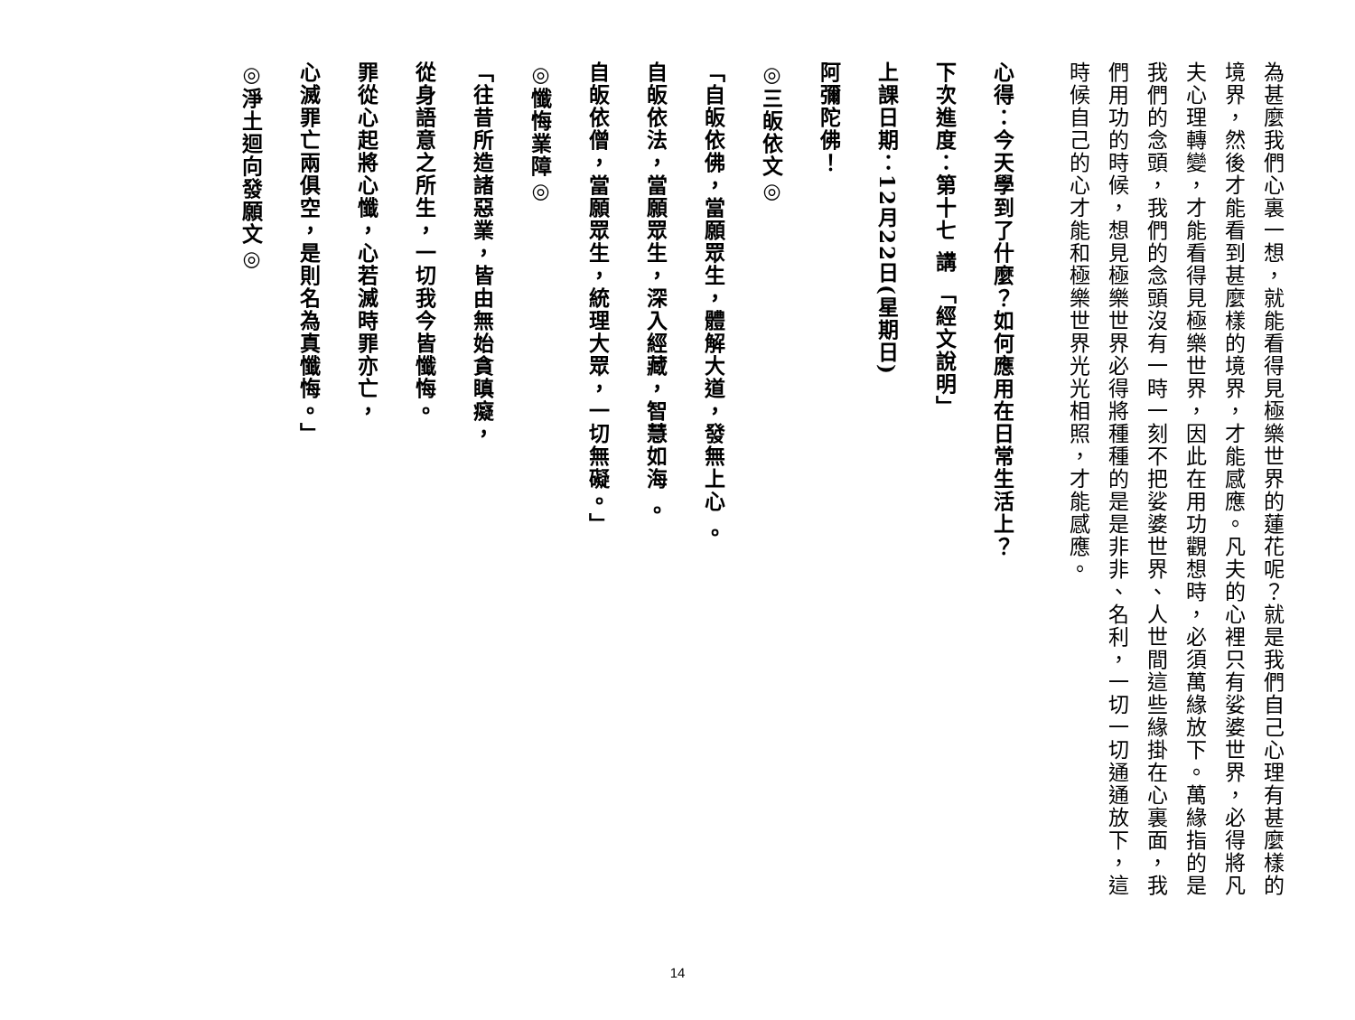為甚麼我們心裏一想，就能看得見極樂世界的蓮花呢？就是我們自己心理有甚麼樣的
境界，然後才能看到甚麼樣的境界，才能感應。凡夫的心裡只有娑婆世界，必得將凡
夫心理轉變，才能看得見極樂世界，因此在用功觀想時，必須萬緣放下。萬緣指的是
我們的念頭，我們的念頭沒有一時一刻不把娑婆世界、人世間這些緣掛在心裏面，我
們用功的時候，想見極樂世界必得將種種的是是非非、名利，一切一切通通放下，這
時候自己的心才能和極樂世界光光相照，才能感應。
心得：今天學到了什麼？如何應用在日常生活上？
下次進度：第十七 講 「經文說明」
上課日期：12月22日(星期日)
阿彌陀佛！
◎三皈依文◎
「自皈依佛，當願眾生，體解大道，發無上心 。
自皈依法，當願眾生，深入經藏，智慧如海 。
自皈依僧，當願眾生，統理大眾，一切無礙。」
◎懺悔業障◎
「往昔所造諸惡業，皆由無始貪瞋癡，
從身語意之所生，一切我今皆懺悔。
罪從心起將心懺，心若滅時罪亦亡，
心滅罪亡兩俱空，是則名為真懺悔。」
◎淨土迴向發願文◎
14